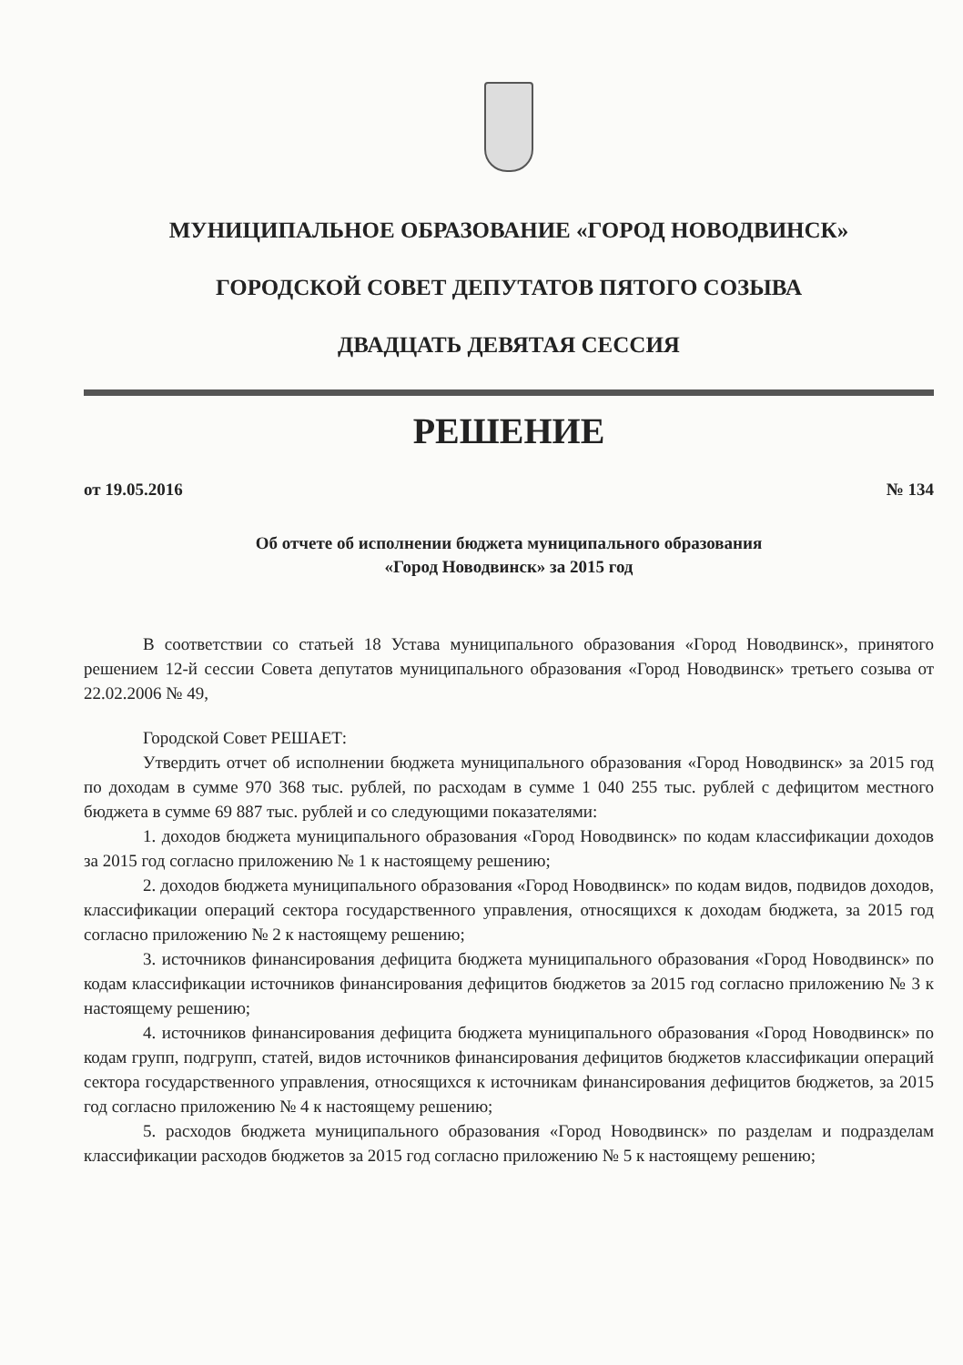МУНИЦИПАЛЬНОЕ ОБРАЗОВАНИЕ «ГОРОД НОВОДВИНСК»
ГОРОДСКОЙ СОВЕТ ДЕПУТАТОВ ПЯТОГО СОЗЫВА
ДВАДЦАТЬ ДЕВЯТАЯ СЕССИЯ
РЕШЕНИЕ
от 19.05.2016 № 134
Об отчете об исполнении бюджета муниципального образования
«Город Новодвинск» за 2015 год
В соответствии со статьей 18 Устава муниципального образования «Город Новодвинск», принятого решением 12-й сессии Совета депутатов муниципального образования «Город Новодвинск» третьего созыва от 22.02.2006 № 49,
Городской Совет РЕШАЕТ:
Утвердить отчет об исполнении бюджета муниципального образования «Город Новодвинск» за 2015 год по доходам в сумме 970 368 тыс. рублей, по расходам в сумме 1 040 255 тыс. рублей с дефицитом местного бюджета в сумме 69 887 тыс. рублей и со следующими показателями:
1. доходов бюджета муниципального образования «Город Новодвинск» по кодам классификации доходов за 2015 год согласно приложению № 1 к настоящему решению;
2. доходов бюджета муниципального образования «Город Новодвинск» по кодам видов, подвидов доходов, классификации операций сектора государственного управления, относящихся к доходам бюджета, за 2015 год согласно приложению № 2 к настоящему решению;
3. источников финансирования дефицита бюджета муниципального образования «Город Новодвинск» по кодам классификации источников финансирования дефицитов бюджетов за 2015 год согласно приложению № 3 к настоящему решению;
4. источников финансирования дефицита бюджета муниципального образования «Город Новодвинск» по кодам групп, подгрупп, статей, видов источников финансирования дефицитов бюджетов классификации операций сектора государственного управления, относящихся к источникам финансирования дефицитов бюджетов, за 2015 год согласно приложению № 4 к настоящему решению;
5. расходов бюджета муниципального образования «Город Новодвинск» по разделам и подразделам классификации расходов бюджетов за 2015 год согласно приложению № 5 к настоящему решению;